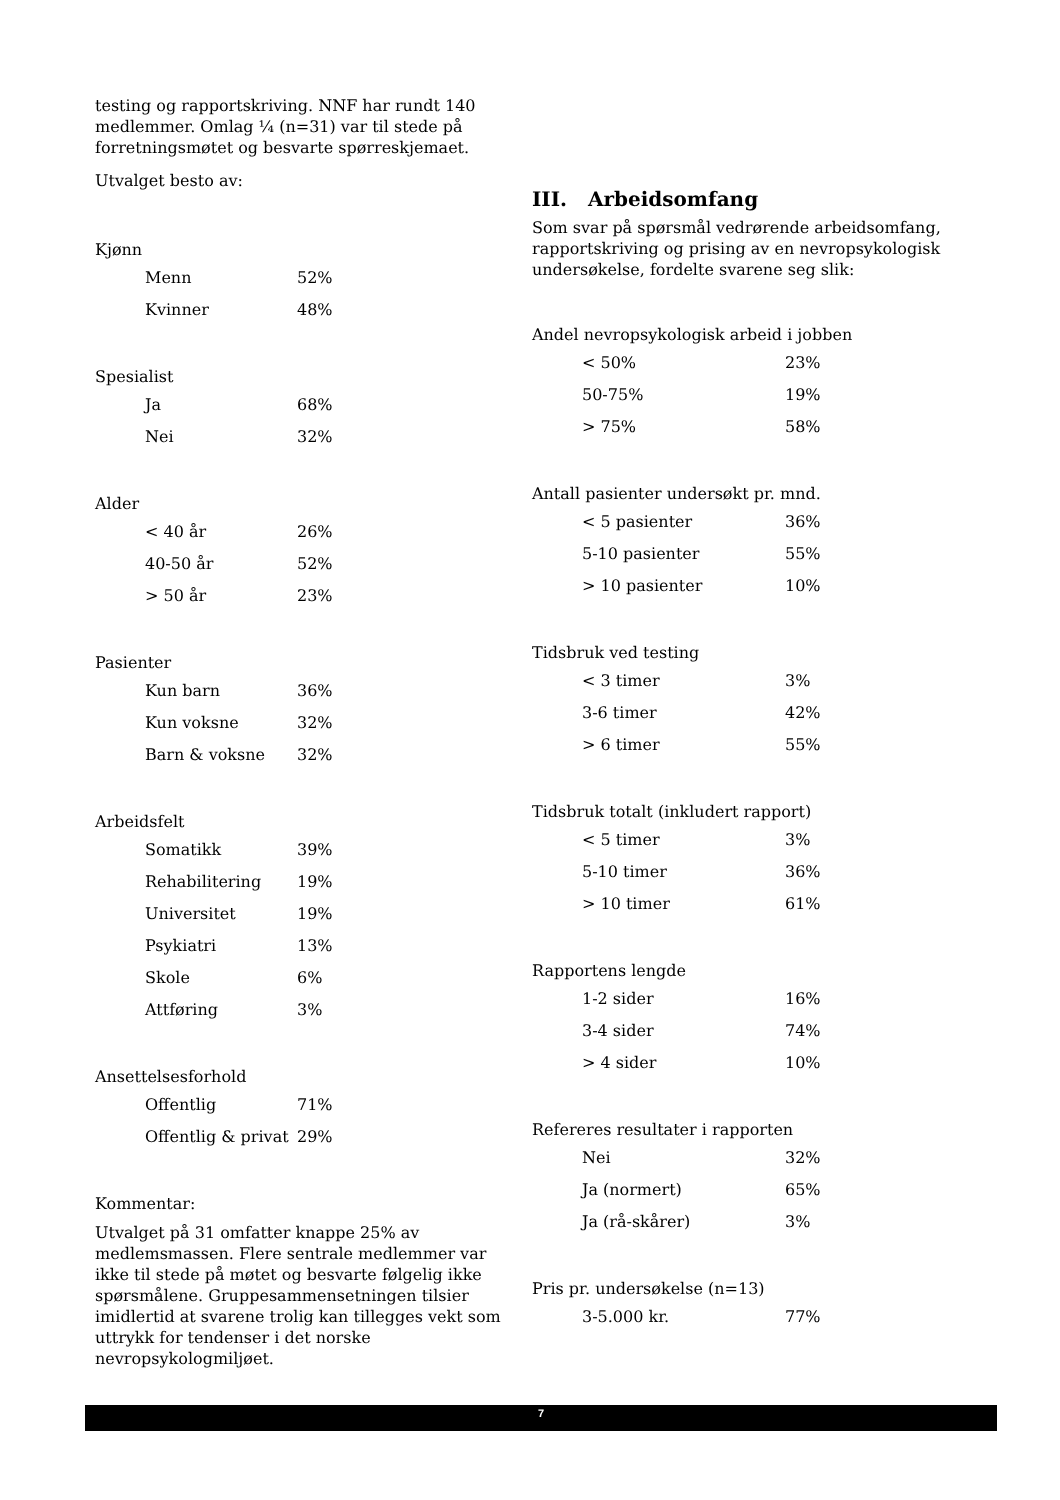testing og rapportskriving. NNF har rundt 140 medlemmer. Omlag ¼ (n=31) var til stede på forretningsmøtet og besvarte spørreskjemaet.
Utvalget besto av:
Kjønn
| Menn | 52% |
| Kvinner | 48% |
Spesialist
| Ja | 68% |
| Nei | 32% |
Alder
| < 40 år | 26% |
| 40-50 år | 52% |
| > 50 år | 23% |
Pasienter
| Kun barn | 36% |
| Kun voksne | 32% |
| Barn & voksne | 32% |
Arbeidsfelt
| Somatikk | 39% |
| Rehabilitering | 19% |
| Universitet | 19% |
| Psykiatri | 13% |
| Skole | 6% |
| Attføring | 3% |
Ansettelsesforhold
| Offentlig | 71% |
| Offentlig & privat | 29% |
Kommentar:
Utvalget på 31 omfatter knappe 25% av medlemsmassen. Flere sentrale medlemmer var ikke til stede på møtet og besvarte følgelig ikke spørsmålene. Gruppesammensetningen tilsier imidlertid at svarene trolig kan tillegges vekt som uttrykk for tendenser i det norske nevropsykologmiljøet.
III. Arbeidsomfang
Som svar på spørsmål vedrørende arbeidsomfang, rapportskriving og prising av en nevropsykologisk undersøkelse, fordelte svarene seg slik:
Andel nevropsykologisk arbeid i jobben
| < 50% | 23% |
| 50-75% | 19% |
| > 75% | 58% |
Antall pasienter undersøkt pr. mnd.
| < 5 pasienter | 36% |
| 5-10 pasienter | 55% |
| > 10 pasienter | 10% |
Tidsbruk ved testing
| < 3 timer | 3% |
| 3-6 timer | 42% |
| > 6 timer | 55% |
Tidsbruk totalt (inkludert rapport)
| < 5 timer | 3% |
| 5-10 timer | 36% |
| > 10 timer | 61% |
Rapportens lengde
| 1-2 sider | 16% |
| 3-4 sider | 74% |
| > 4 sider | 10% |
Refereres resultater i rapporten
| Nei | 32% |
| Ja (normert) | 65% |
| Ja (rå-skårer) | 3% |
Pris pr. undersøkelse (n=13)
| 3-5.000 kr. | 77% |
7